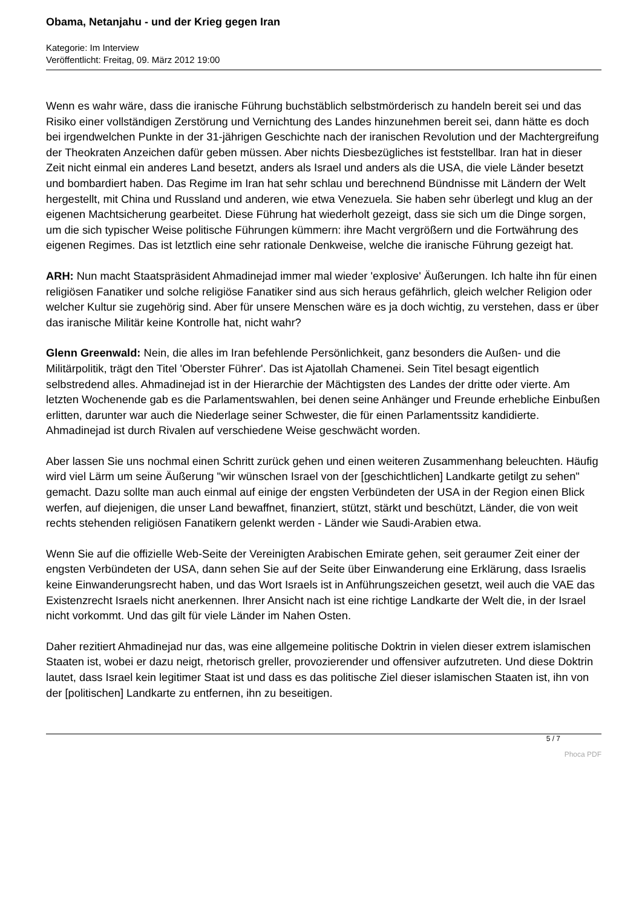Obama, Netanjahu - und der Krieg gegen Iran
Kategorie: Im Interview
Veröffentlicht: Freitag, 09. März 2012 19:00
Wenn es wahr wäre, dass die iranische Führung buchstäblich selbstmörderisch zu handeln bereit sei und das Risiko einer vollständigen Zerstörung und Vernichtung des Landes hinzunehmen bereit sei, dann hätte es doch bei irgendwelchen Punkte in der 31-jährigen Geschichte nach der iranischen Revolution und der Machtergreifung der Theokraten Anzeichen dafür geben müssen. Aber nichts Diesbezügliches ist feststellbar. Iran hat in dieser Zeit nicht einmal ein anderes Land besetzt, anders als Israel und anders als die USA, die viele Länder besetzt und bombardiert haben. Das Regime im Iran hat sehr schlau und berechnend Bündnisse mit Ländern der Welt hergestellt, mit China und Russland und anderen, wie etwa Venezuela. Sie haben sehr überlegt und klug an der eigenen Machtsicherung gearbeitet. Diese Führung hat wiederholt gezeigt, dass sie sich um die Dinge sorgen, um die sich typischer Weise politische Führungen kümmern: ihre Macht vergrößern und die Fortwährung des eigenen Regimes. Das ist letztlich eine sehr rationale Denkweise, welche die iranische Führung gezeigt hat.
ARH: Nun macht Staatspräsident Ahmadinejad immer mal wieder 'explosive' Äußerungen. Ich halte ihn für einen religiösen Fanatiker und solche religiöse Fanatiker sind aus sich heraus gefährlich, gleich welcher Religion oder welcher Kultur sie zugehörig sind. Aber für unsere Menschen wäre es ja doch wichtig, zu verstehen, dass er über das iranische Militär keine Kontrolle hat, nicht wahr?
Glenn Greenwald: Nein, die alles im Iran befehlende Persönlichkeit, ganz besonders die Außen- und die Militärpolitik, trägt den Titel 'Oberster Führer'. Das ist Ajatollah Chamenei. Sein Titel besagt eigentlich selbstredend alles. Ahmadinejad ist in der Hierarchie der Mächtigsten des Landes der dritte oder vierte. Am letzten Wochenende gab es die Parlamentswahlen, bei denen seine Anhänger und Freunde erhebliche Einbußen erlitten, darunter war auch die Niederlage seiner Schwester, die für einen Parlamentssitz kandidierte. Ahmadinejad ist durch Rivalen auf verschiedene Weise geschwächt worden.
Aber lassen Sie uns nochmal einen Schritt zurück gehen und einen weiteren Zusammenhang beleuchten. Häufig wird viel Lärm um seine Äußerung "wir wünschen Israel von der [geschichtlichen] Landkarte getilgt zu sehen" gemacht. Dazu sollte man auch einmal auf einige der engsten Verbündeten der USA in der Region einen Blick werfen, auf diejenigen, die unser Land bewaffnet, finanziert, stützt, stärkt und beschützt, Länder, die von weit rechts stehenden religiösen Fanatikern gelenkt werden - Länder wie Saudi-Arabien etwa.
Wenn Sie auf die offizielle Web-Seite der Vereinigten Arabischen Emirate gehen, seit geraumer Zeit einer der engsten Verbündeten der USA, dann sehen Sie auf der Seite über Einwanderung eine Erklärung, dass Israelis keine Einwanderungsrecht haben, und das Wort Israels ist in Anführungszeichen gesetzt, weil auch die VAE das Existenzrecht Israels nicht anerkennen. Ihrer Ansicht nach ist eine richtige Landkarte der Welt die, in der Israel nicht vorkommt. Und das gilt für viele Länder im Nahen Osten.
Daher rezitiert Ahmadinejad nur das, was eine allgemeine politische Doktrin in vielen dieser extrem islamischen Staaten ist, wobei er dazu neigt, rhetorisch greller, provozierender und offensiver aufzutreten. Und diese Doktrin lautet, dass Israel kein legitimer Staat ist und dass es das politische Ziel dieser islamischen Staaten ist, ihn von der [politischen] Landkarte zu entfernen, ihn zu beseitigen.
5 / 7
Phoca PDF